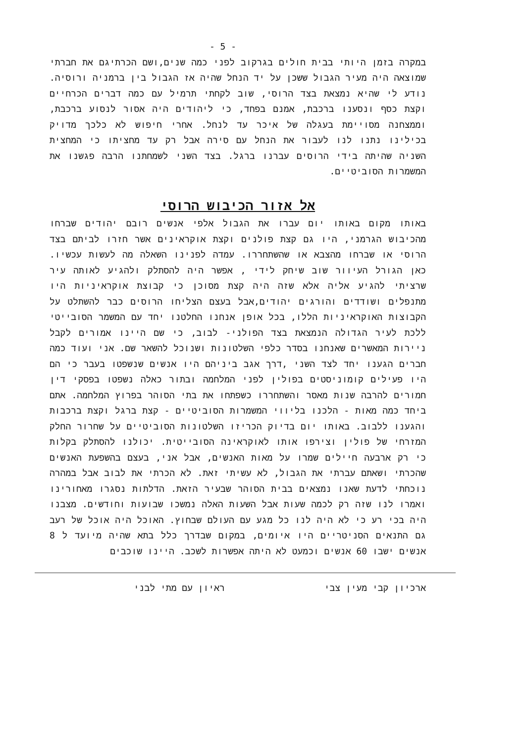- 5 -
במקרה בזמן היותי בבית חולים בגרקוב לפני כמה שנים,ושם הכרתיגם את חברתי שמוצאה היה מעיר הגבול ששכן על יד הנחל שהיה אז הגבול בין ברמניה ורוסיה. נודע לי שהיא נמצאת בצד הרוסי, שוב לקחתי תרמיל עם כמה דברים הכרחיים וקצת כסף ונסענו ברכבת, אמנם בפחד, כי ליהודים היה אסור לנסוע ברכבת, וממצחנה מסויימת בעגלה של איכר עד לנחל. אחרי חיפוש לא כלכך מדויק בכילינו נתנו לנו לעבור את הנחל עם סירה אבל רק עד מחציתו כי המחצית השניה שהיתה בידי הרוסים עברנו ברגל. בצד השני לשמחתנו הרבה פגשנו את המשמרות הסוביטיים.
אל אזור הכיבוש הרוסי
באותו מקום באותו יום עברו את הגבול אלפי אנשים רובם יהודים שברחו מהכיבוש הגרמני, היו גם קצת פולנים וקצת אוקראינים אשר חזרו לביתם בצד הרוסי או שברחו מהצבא או שהשתחררו. עמדה לפנינו השאלה מה לעשות עכשיו. כאן הגורל העיוור שוב שיחק לידי , אפשר היה להסתלק ולהגיע לאותה עיר שרציתי להגיע אליה אלא שזה היה קצת מסוכן כי קבוצת אוקראיניות היו מתנפלים ושודדים והורגים יהודים,אבל בעצם הצליחו הרוסים כבר להשתלט על הקבוצות האוקראיניות הללו, בכל אופן אנחנו החלטנו יחד עם המשמר הסובייטי ללכת לעיר הגדולה הנמצאת בצד הפולני- לבוב, כי שם היינו אמורים לקבל ניירות המאשרים שאנחנו בסדר כלפי השלטונות ושנוכל להשאר שם. אני ועוד כמה חברים הגענו יחד לצד השני ,דרך אגב ביניהם היו אנשים שנשפטו בעבר כי הם היו פעילים קומוניסטים בפולין לפני המלחמה ובתור כאלה נשפטו בפסקי דין חמורים להרבה שנות מאסר והשתחררו כשפתחו את בתי הסוהר בפרוץ המלחמה. אתם ביחד כמה מאות - הלכנו בליווי המשמרות הסוביטיים - קצת ברגל וקצת ברכבות והגענו ללבוב. באותו יום בדיוק הכריזו השלטונות הסוביטיים על שחרור החלק המזרחי של פולין וצירפו אותו לאוקראינה הסובייטית. יכולנו להסתלק בקלות כי רק ארבעה חיילים שמרו על מאות האנשים, אבל אני, בעצם בהשפעת האנשים שהכרתי ושאתם עברתי את הגבול, לא עשיתי זאת. לא הכרתי את לבוב אבל במהרה נוכחתי לדעת שאנו נמצאים בבית הסוהר שבעיר הזאת. הדלתות נסגרו מאחורינו ואמרו לנו שזה רק לכמה שעות אבל השעות האלה נמשכו שבועות וחודשים. מצבנו היה בכי רע כי לא היה לנו כל מגע עם העולם שבחוץ. האוכל היה אוכל של רעב גם התנאים הסניטריים היו איומים, במקום שבדרך כלל בתא שהיה מיועד ל 8 אנשים ישבו 60 אנשים וכמעט לא היתה אפשרות לשכב. היינו שוכבים
ארכיון קבי מעין צבי ראיון עם מתי לבני